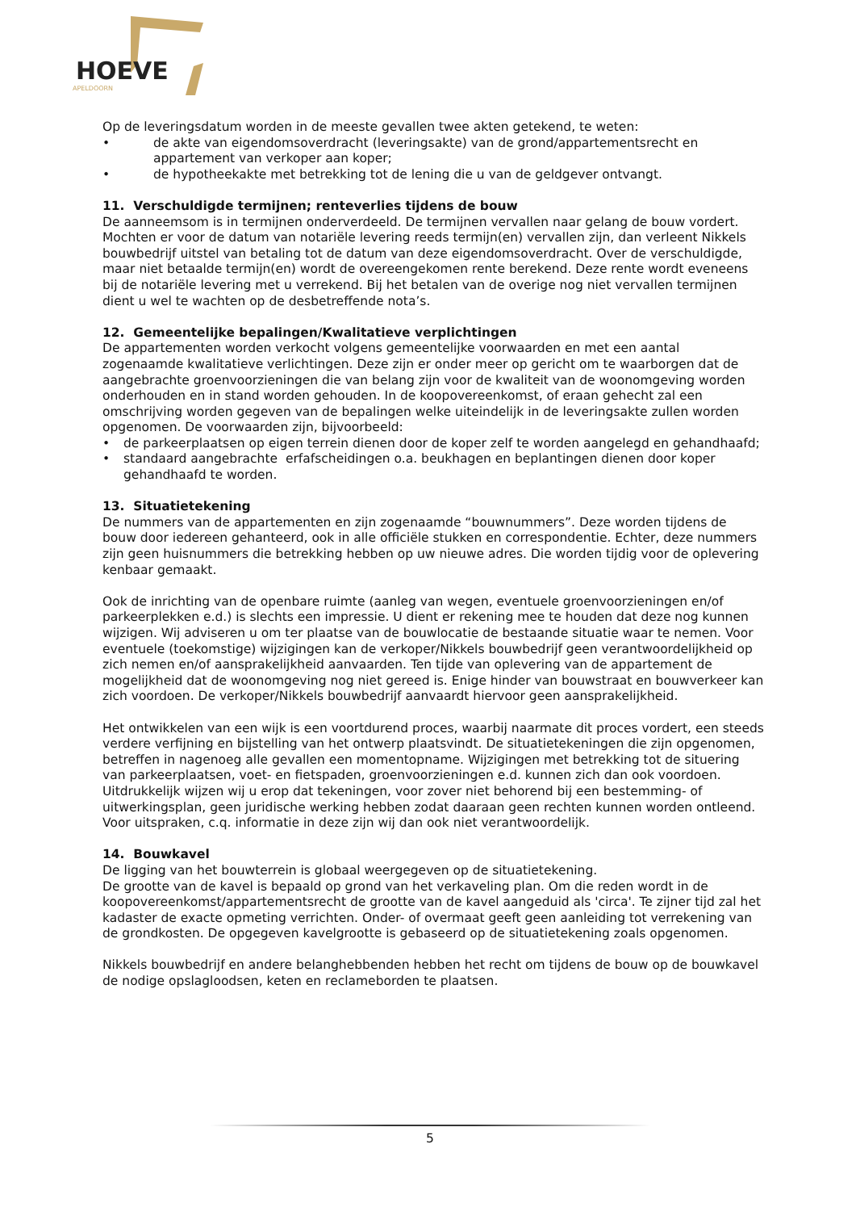HOEVE
APELDOORN
Op de leveringsdatum worden in de meeste gevallen twee akten getekend, te weten:
• de akte van eigendomsoverdracht (leveringsakte) van de grond/appartementsrecht en appartement van verkoper aan koper;
• de hypotheekakte met betrekking tot de lening die u van de geldgever ontvangt.
11. Verschuldigde termijnen; renteverlies tijdens de bouw
De aanneemsom is in termijnen onderverdeeld. De termijnen vervallen naar gelang de bouw vordert. Mochten er voor de datum van notariële levering reeds termijn(en) vervallen zijn, dan verleent Nikkels bouwbedrijf uitstel van betaling tot de datum van deze eigendomsoverdracht. Over de verschuldigde, maar niet betaalde termijn(en) wordt de overeengekomen rente berekend. Deze rente wordt eveneens bij de notariële levering met u verrekend. Bij het betalen van de overige nog niet vervallen termijnen dient u wel te wachten op de desbetreffende nota’s.
12. Gemeentelijke bepalingen/Kwalitatieve verplichtingen
De appartementen worden verkocht volgens gemeentelijke voorwaarden en met een aantal zogenaamde kwalitatieve verlichtingen. Deze zijn er onder meer op gericht om te waarborgen dat de aangebrachte groenvoorzieningen die van belang zijn voor de kwaliteit van de woonomgeving worden onderhouden en in stand worden gehouden. In de koopovereenkomst, of eraan gehecht zal een omschrijving worden gegeven van de bepalingen welke uiteindelijk in de leveringsakte zullen worden opgenomen. De voorwaarden zijn, bijvoorbeeld:
• de parkeerplaatsen op eigen terrein dienen door de koper zelf te worden aangelegd en gehandhaafd;
• standaard aangebrachte erfafscheidingen o.a. beukhagen en beplantingen dienen door koper gehandhaafd te worden.
13. Situatietekening
De nummers van de appartementen en zijn zogenaamde “bouwnummers”. Deze worden tijdens de bouw door iedereen gehanteerd, ook in alle officiële stukken en correspondentie. Echter, deze nummers zijn geen huisnummers die betrekking hebben op uw nieuwe adres. Die worden tijdig voor de oplevering kenbaar gemaakt.
Ook de inrichting van de openbare ruimte (aanleg van wegen, eventuele groenvoorzieningen en/of parkeerplekken e.d.) is slechts een impressie. U dient er rekening mee te houden dat deze nog kunnen wijzigen. Wij adviseren u om ter plaatse van de bouwlocatie de bestaande situatie waar te nemen. Voor eventuele (toekomstige) wijzigingen kan de verkoper/Nikkels bouwbedrijf geen verantwoordelijkheid op zich nemen en/of aansprakelijkheid aanvaarden. Ten tijde van oplevering van de appartement de mogelijkheid dat de woonomgeving nog niet gereed is. Enige hinder van bouwstraat en bouwverkeer kan zich voordoen. De verkoper/Nikkels bouwbedrijf aanvaardt hiervoor geen aansprakelijkheid.
Het ontwikkelen van een wijk is een voortdurend proces, waarbij naarmate dit proces vordert, een steeds verdere verfijning en bijstelling van het ontwerp plaatsvindt. De situatietekeningen die zijn opgenomen, betreffen in nagenoeg alle gevallen een momentopname. Wijzigingen met betrekking tot de situering van parkeerplaatsen, voet- en fietspaden, groenvoorzieningen e.d. kunnen zich dan ook voordoen. Uitdrukkelijk wijzen wij u erop dat tekeningen, voor zover niet behorend bij een bestemming- of uitwerkingsplan, geen juridische werking hebben zodat daaraan geen rechten kunnen worden ontleend. Voor uitspraken, c.q. informatie in deze zijn wij dan ook niet verantwoordelijk.
14. Bouwkavel
De ligging van het bouwterrein is globaal weergegeven op de situatietekening.
De grootte van de kavel is bepaald op grond van het verkaveling plan. Om die reden wordt in de koopovereenkomst/appartementsrecht de grootte van de kavel aangeduid als 'circa'. Te zijner tijd zal het kadaster de exacte opmeting verrichten. Onder- of overmaat geeft geen aanleiding tot verrekening van de grondkosten. De opgegeven kavelgrootte is gebaseerd op de situatietekening zoals opgenomen.
Nikkels bouwbedrijf en andere belanghebbenden hebben het recht om tijdens de bouw op de bouwkavel de nodige opslagloodsen, keten en reclameborden te plaatsen.
5